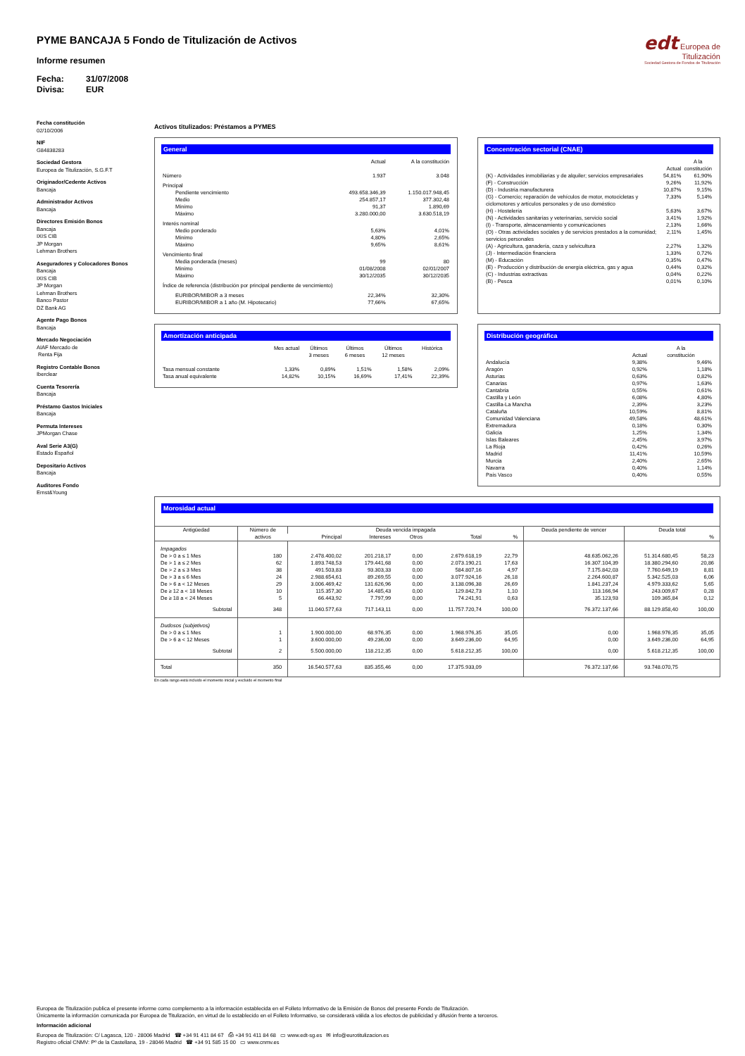PYME BANCAJA 5 Fondo de Titulización de Activos
Informe resumen
Fecha: 31/07/2008
Divisa: EUR
edt Europea de
Titulización
Sociedad Gestora de Fondos de Titulización
Fecha constitución
02/10/2006
NIF
G84838283
Sociedad Gestora
Europea de Titulización, S.G.F.T
Originador/Cedente Activos
Bancaja
Administrador Activos
Bancaja
Directores Emisión Bonos
Bancaja
IXIS CIB
JP Morgan
Lehman Brothers
Aseguradores y Colocadores Bonos
Bancaja
IXIS CIB
JP Morgan
Lehman Brothers
Banco Pastor
DZ Bank AG
Agente Pago Bonos
Bancaja
Mercado Negociación
AIAF Mercado de
Renta Fija
Registro Contable Bonos
Iberclear
Cuenta Tesorería
Bancaja
Préstamo Gastos Iniciales
Bancaja
Permuta Intereses
JPMorgan Chase
Aval Serie A3(G)
Estado Español
Depositario Activos
Bancaja
Auditores Fondo
Ernst&Young
Activos titulizados: Préstamos a PYMES
General
| | Actual | A la constitución |
| --- | --- | --- |
| Número | 1.937 | 3.048 |
| Principal | | |
| Pendiente vencimiento | 493.658.346,39 | 1.150.017.948,45 |
| Medio | 254.857,17 | 377.302,48 |
| Mínimo | 91,37 | 1.890,69 |
| Máximo | 3.280.000,00 | 3.630.518,19 |
| Interés nominal | | |
| Medio ponderado | 5,63% | 4,01% |
| Mínimo | 4,80% | 2,65% |
| Máximo | 9,65% | 8,61% |
| Vencimiento final | | |
| Media ponderada (meses) | 99 | 80 |
| Mínimo | 01/08/2008 | 02/01/2007 |
| Máximo | 30/12/2035 | 30/12/2035 |
| Índice de referencia (distribución por principal pendiente de vencimiento) | | |
| EURIBOR/MIBOR a 3 meses | 22,34% | 32,30% |
| EURIBOR/MIBOR a 1 año (M. Hipotecario) | 77,66% | 67,65% |
Concentración sectorial (CNAE)
| | Actual | A la constitución |
| --- | --- | --- |
| (K) - Actividades inmobiliarias y de alquiler; servicios empresariales | 54,81% | 61,90% |
| (F) - Construcción | 9,26% | 11,92% |
| (D) - Industria manufacturera | 10,87% | 9,15% |
| (G) - Comercio; reparación de vehículos de motor, motocicletas y ciclomotores y artículos personales y de uso doméstico | 7,33% | 5,14% |
| (H) - Hostelería | 5,63% | 3,67% |
| (N) - Actividades sanitarias y veterinarias, servicio social | 3,41% | 1,92% |
| (I) - Transporte, almacenamiento y comunicaciones | 2,13% | 1,66% |
| (O) - Otras actividades sociales y de servicios prestados a la comunidad; servicios personales | 2,11% | 1,45% |
| (A) - Agricultura, ganadería, caza y selvicultura | 2,27% | 1,32% |
| (J) - Intermediación financiera | 1,33% | 0,72% |
| (M) - Educación | 0,35% | 0,47% |
| (E) - Producción y distribución de energía eléctrica, gas y agua | 0,44% | 0,32% |
| (C) - Industrias extractivas | 0,04% | 0,22% |
| (B) - Pesca | 0,01% | 0,10% |
Amortización anticipada
| | Mes actual | Últimos 3 meses | Últimos 6 meses | Últimos 12 meses | Histórica |
| --- | --- | --- | --- | --- | --- |
| Tasa mensual constante | 1,33% | 0,89% | 1,51% | 1,58% | 2,09% |
| Tasa anual equivalente | 14,82% | 10,15% | 16,69% | 17,41% | 22,39% |
Distribución geográfica
| | Actual | A la constitución |
| --- | --- | --- |
| Andalucía | 9,38% | 9,46% |
| Aragón | 0,92% | 1,18% |
| Asturias | 0,63% | 0,82% |
| Canarias | 0,97% | 1,63% |
| Cantabria | 0,55% | 0,61% |
| Castilla y León | 6,08% | 4,80% |
| Castilla-La Mancha | 2,39% | 3,23% |
| Cataluña | 10,59% | 8,81% |
| Comunidad Valenciana | 49,58% | 48,61% |
| Extremadura | 0,18% | 0,30% |
| Galicia | 1,25% | 1,34% |
| Islas Baleares | 2,45% | 3,97% |
| La Rioja | 0,42% | 0,26% |
| Madrid | 11,41% | 10,59% |
| Murcia | 2,40% | 2,65% |
| Navarra | 0,40% | 1,14% |
| País Vasco | 0,40% | 0,55% |
Morosidad actual
| Antigüedad | Número de activos | Deuda vencida impagada | | | | | Deuda pendiente de vencer | Deuda total | |
| --- | --- | --- | --- | --- | --- | --- | --- | --- | --- |
| | | Principal | Intereses | Otros | Total | % | | | % |
| Impagados | | | | | | | | | |
| De > 0 a ≤ 1 Mes | 180 | 2.478.400,02 | 201.218,17 | 0,00 | 2.679.618,19 | 22,79 | 48.635.062,26 | 51.314.680,45 | 58,23 |
| De > 1 a ≤ 2 Mes | 62 | 1.893.748,53 | 179.441,68 | 0,00 | 2.073.190,21 | 17,63 | 16.307.104,39 | 18.380.294,60 | 20,86 |
| De > 2 a ≤ 3 Mes | 38 | 491.503,83 | 93.303,33 | 0,00 | 584.807,16 | 4,97 | 7.175.842,03 | 7.760.649,19 | 8,81 |
| De > 3 a ≤ 6 Mes | 24 | 2.988.654,61 | 89.269,55 | 0,00 | 3.077.924,16 | 26,18 | 2.264.600,87 | 5.342.525,03 | 6,06 |
| De > 6 a < 12 Meses | 29 | 3.006.469,42 | 131.626,96 | 0,00 | 3.138.096,38 | 26,69 | 1.841.237,24 | 4.979.333,62 | 5,65 |
| De ≥ 12 a < 18 Meses | 10 | 115.357,30 | 14.485,43 | 0,00 | 129.842,73 | 1,10 | 113.166,94 | 243.009,67 | 0,28 |
| De ≥ 18 a < 24 Meses | 5 | 66.443,92 | 7.797,99 | 0,00 | 74.241,91 | 0,63 | 35.123,93 | 109.365,84 | 0,12 |
| Subtotal | 348 | 11.040.577,63 | 717.143,11 | 0,00 | 11.757.720,74 | 100,00 | 76.372.137,66 | 88.129.858,40 | 100,00 |
| Dudosos (subjetivos) | | | | | | | | | |
| De > 0 a ≤ 1 Mes | 1 | 1.900.000,00 | 68.976,35 | 0,00 | 1.968.976,35 | 35,05 | 0,00 | 1.968.976,35 | 35,05 |
| De > 6 a < 12 Meses | 1 | 3.600.000,00 | 49.236,00 | 0,00 | 3.649.236,00 | 64,95 | 0,00 | 3.649.236,00 | 64,95 |
| Subtotal | 2 | 5.500.000,00 | 118.212,35 | 0,00 | 5.618.212,35 | 100,00 | 0,00 | 5.618.212,35 | 100,00 |
| Total | 350 | 16.540.577,63 | 835.355,46 | 0,00 | 17.375.933,09 | | 76.372.137,66 | 93.748.070,75 | |
En cada rango está incluido el momento inicial y excluido el momento final
Europea de Titulización publica el presente informe como complemento a la información establecida en el Folleto Informativo de la Emisión de Bonos del presente Fondo de Titulización.
Únicamente la información comunicada por Europea de Titulización, en virtud de lo establecido en el Folleto Informativo, se considerará válida a los efectos de publicidad y difusión frente a terceros.
Información adicional
Europea de Titulización: C/ Lagasca, 120 - 28006 Madrid ☎ +34 91 411 84 67 ⎙ +34 91 411 84 68 ▭ www.edt-sg.es ✉ info@eurotitulizacion.es
Registro oficial CNMV: Pº de la Castellana, 19 - 28046 Madrid ☎ +34 91 585 15 00 ▭ www.cnmv.es